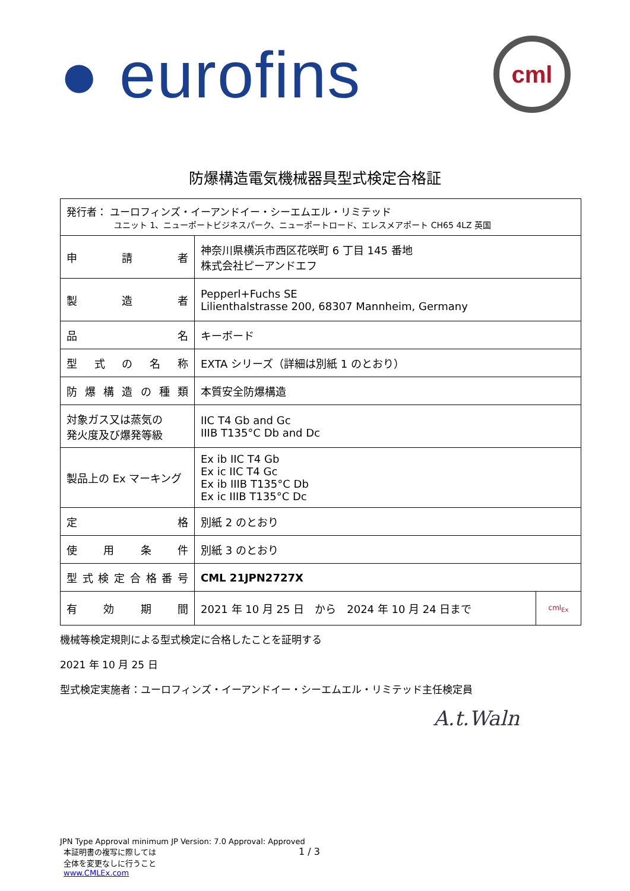● eurofins
cml
防爆構造電気機械器具型式検定合格証
| 発行者： ユーロフィンズ・イーアンドイー・シーエムエル・リミテッド ユニット 1、ニューポートビジネスパーク、ニューポートロード、エレスメアポート CH65 4LZ 英国 | | |
| 申 請 者 | 神奈川県横浜市西区花咲町 6 丁目 145 番地 株式会社ピーアンドエフ | |
| 製 造 者 | Pepperl+Fuchs SE Lilienthalstrasse 200, 68307 Mannheim, Germany | |
| 品 名 | キーボード | |
| 型 式 の 名 称 | EXTA シリーズ（詳細は別紙 1 のとおり） | |
| 防 爆 構 造 の 種 類 | 本質安全防爆構造 | |
| 対象ガス又は蒸気の 発火度及び爆発等級 | IIC T4 Gb and Gc IIIB T135°C Db and Dc | |
| 製品上の Ex マーキング | Ex ib IIC T4 Gb Ex ic IIC T4 Gc Ex ib IIIB T135°C Db Ex ic IIIB T135°C Dc | |
| 定 格 | 別紙 2 のとおり | |
| 使 用 条 件 | 別紙 3 のとおり | |
| 型式検定合格番号 | CML 21JPN2727X | |
| 有 効 期 間 | 2021 年 10 月 25 日 から 2024 年 10 月 24 日まで | cml<sub>Ex</sub> |
機械等検定規則による型式検定に合格したことを証明する
2021 年 10 月 25 日
型式検定実施者：ユーロフィンズ・イーアンドイー・シーエムエル・リミテッド主任検定員
A.t.Waln
JPN Type Approval minimum JP Version: 7.0 Approval: Approved
本証明書の複写に際しては
全体を変更なしに行うこと
www.CMLEx.com
1 / 3